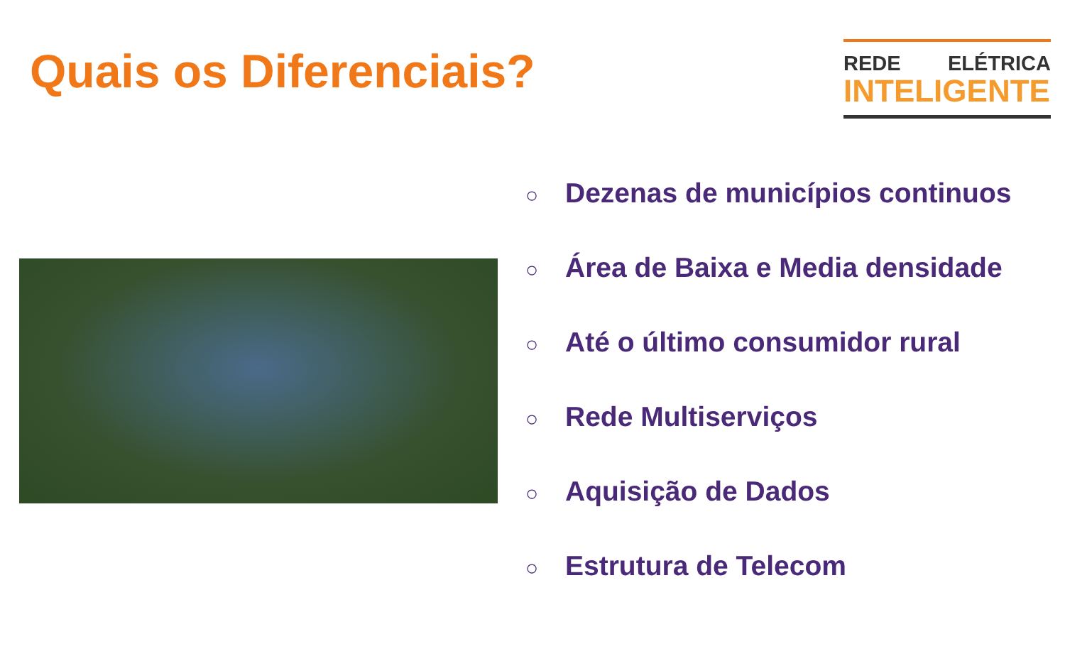Quais os Diferenciais?
REDE ELÉTRICA
INTELIGENTE
○ Dezenas de municípios continuos
○ Área de Baixa e Media densidade
○ Até o último consumidor rural
○ Rede Multiserviços
○ Aquisição de Dados
○ Estrutura de Telecom